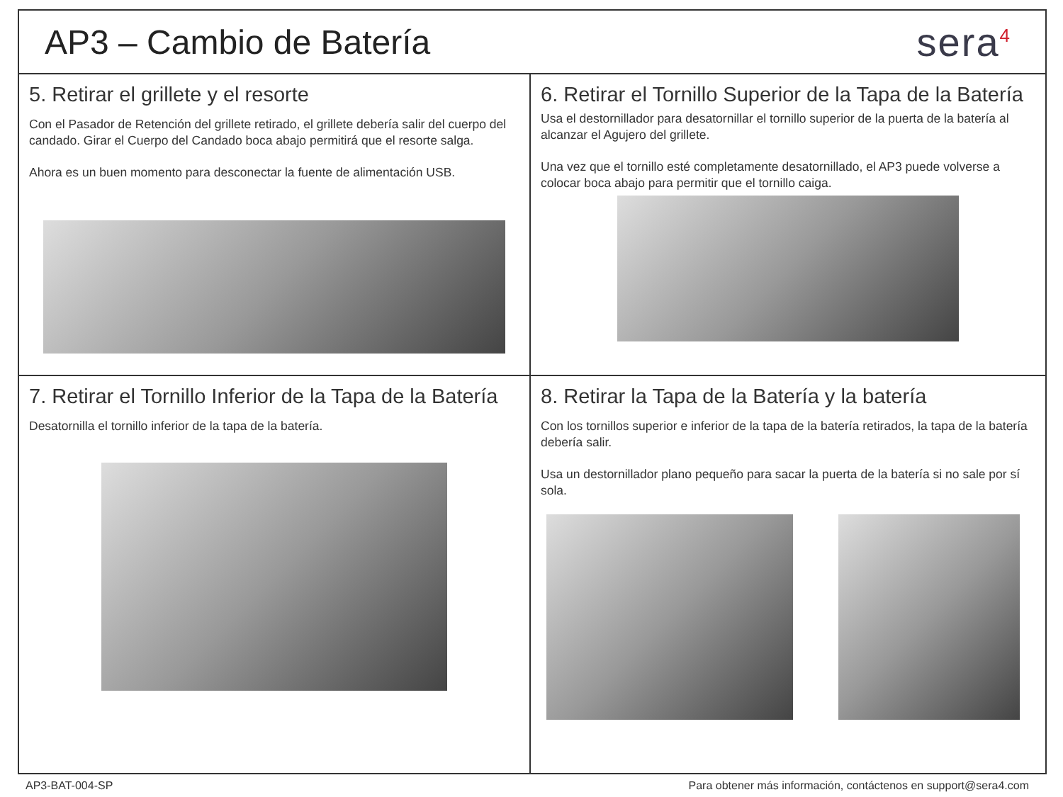AP3 – Cambio de Batería
sera<sup>4</sup>
5. Retirar el grillete y el resorte
Con el Pasador de Retención del grillete retirado, el grillete debería salir del cuerpo del candado. Girar el Cuerpo del Candado boca abajo permitirá que el resorte salga.
Ahora es un buen momento para desconectar la fuente de alimentación USB.
6. Retirar el Tornillo Superior de la Tapa de la Batería
Usa el destornillador para desatornillar el tornillo superior de la puerta de la batería al alcanzar el Agujero del grillete.
Una vez que el tornillo esté completamente desatornillado, el AP3 puede volverse a colocar boca abajo para permitir que el tornillo caiga.
7. Retirar el Tornillo Inferior de la Tapa de la Batería
Desatornilla el tornillo inferior de la tapa de la batería.
8. Retirar la Tapa de la Batería y la batería
Con los tornillos superior e inferior de la tapa de la batería retirados, la tapa de la batería debería salir.
Usa un destornillador plano pequeño para sacar la puerta de la batería si no sale por sí sola.
AP3-BAT-004-SP Para obtener más información, contáctenos en support@sera4.com